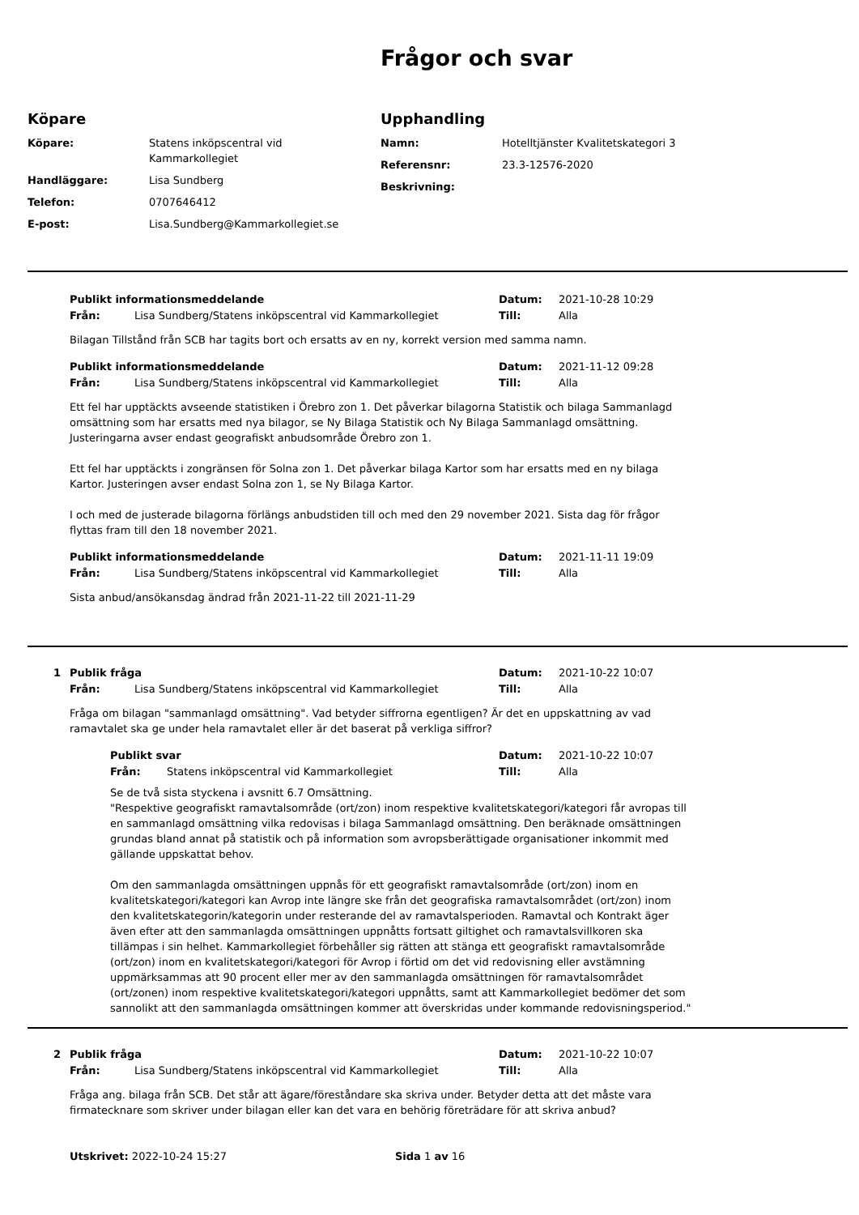Frågor och svar
Köpare
Köpare: Statens inköpscentral vid Kammarkollegiet
Handläggare: Lisa Sundberg
Telefon: 0707646412
E-post: Lisa.Sundberg@Kammarkollegiet.se
Upphandling
Namn: Hotelltjänster Kvalitetskategori 3
Referensnr: 23.3-12576-2020
Beskrivning:
Publikt informationsmeddelande Datum: 2021-10-28 10:29
Från: Lisa Sundberg/Statens inköpscentral vid Kammarkollegiet Till: Alla
Bilagan Tillstånd från SCB har tagits bort och ersatts av en ny, korrekt version med samma namn.
Publikt informationsmeddelande Datum: 2021-11-12 09:28
Från: Lisa Sundberg/Statens inköpscentral vid Kammarkollegiet Till: Alla
Ett fel har upptäckts avseende statistiken i Örebro zon 1. Det påverkar bilagorna Statistik och bilaga Sammanlagd omsättning som har ersatts med nya bilagor, se Ny Bilaga Statistik och Ny Bilaga Sammanlagd omsättning. Justeringarna avser endast geografiskt anbudsområde Örebro zon 1.
Ett fel har upptäckts i zongränsen för Solna zon 1. Det påverkar bilaga Kartor som har ersatts med en ny bilaga Kartor. Justeringen avser endast Solna zon 1, se Ny Bilaga Kartor.
I och med de justerade bilagorna förlängs anbudstiden till och med den 29 november 2021. Sista dag för frågor flyttas fram till den 18 november 2021.
Publikt informationsmeddelande Datum: 2021-11-11 19:09
Från: Lisa Sundberg/Statens inköpscentral vid Kammarkollegiet Till: Alla
Sista anbud/ansökansdag ändrad från 2021-11-22 till 2021-11-29
1 Publik fråga Datum: 2021-10-22 10:07
Från: Lisa Sundberg/Statens inköpscentral vid Kammarkollegiet Till: Alla
Fråga om bilagan "sammanlagd omsättning". Vad betyder siffrorna egentligen? Är det en uppskattning av vad ramavtalet ska ge under hela ramavtalet eller är det baserat på verkliga siffror?
Publikt svar Datum: 2021-10-22 10:07
Från: Statens inköpscentral vid Kammarkollegiet Till: Alla
Se de två sista styckena i avsnitt 6.7 Omsättning.
"Respektive geografiskt ramavtalsområde (ort/zon) inom respektive kvalitetskategori/kategori får avropas till en sammanlagd omsättning vilka redovisas i bilaga Sammanlagd omsättning. Den beräknade omsättningen grundas bland annat på statistik och på information som avropsberättigade organisationer inkommit med gällande uppskattat behov.
Om den sammanlagda omsättningen uppnås för ett geografiskt ramavtalsområde (ort/zon) inom en kvalitetskategori/kategori kan Avrop inte längre ske från det geografiska ramavtalsområdet (ort/zon) inom den kvalitetskategorin/kategorin under resterande del av ramavtalsperioden. Ramavtal och Kontrakt äger även efter att den sammanlagda omsättningen uppnåtts fortsatt giltighet och ramavtalsvillkoren ska tillämpas i sin helhet. Kammarkollegiet förbehåller sig rätten att stänga ett geografiskt ramavtalsområde (ort/zon) inom en kvalitetskategori/kategori för Avrop i förtid om det vid redovisning eller avstämning uppmärksammas att 90 procent eller mer av den sammanlagda omsättningen för ramavtalsområdet (ort/zonen) inom respektive kvalitetskategori/kategori uppnåtts, samt att Kammarkollegiet bedömer det som sannolikt att den sammanlagda omsättningen kommer att överskridas under kommande redovisningsperiod."
2 Publik fråga Datum: 2021-10-22 10:07
Från: Lisa Sundberg/Statens inköpscentral vid Kammarkollegiet Till: Alla
Fråga ang. bilaga från SCB. Det står att ägare/föreståndare ska skriva under. Betyder detta att det måste vara firmatecknare som skriver under bilagan eller kan det vara en behörig företrädare för att skriva anbud?
Utskrivet: 2022-10-24 15:27 Sida 1 av 16